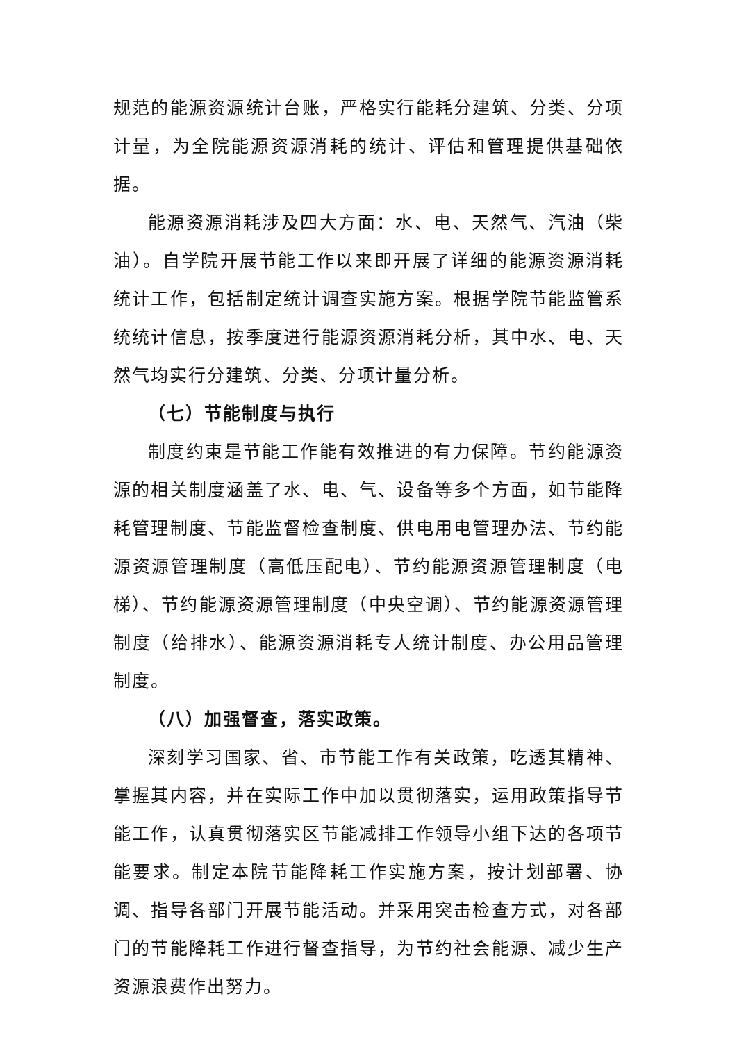规范的能源资源统计台账，严格实行能耗分建筑、分类、分项计量，为全院能源资源消耗的统计、评估和管理提供基础依据。
能源资源消耗涉及四大方面：水、电、天然气、汽油（柴油）。自学院开展节能工作以来即开展了详细的能源资源消耗统计工作，包括制定统计调查实施方案。根据学院节能监管系统统计信息，按季度进行能源资源消耗分析，其中水、电、天然气均实行分建筑、分类、分项计量分析。
（七）节能制度与执行
制度约束是节能工作能有效推进的有力保障。节约能源资源的相关制度涵盖了水、电、气、设备等多个方面，如节能降耗管理制度、节能监督检查制度、供电用电管理办法、节约能源资源管理制度（高低压配电）、节约能源资源管理制度（电梯）、节约能源资源管理制度（中央空调）、节约能源资源管理制度（给排水）、能源资源消耗专人统计制度、办公用品管理制度。
（八）加强督查，落实政策。
深刻学习国家、省、市节能工作有关政策，吃透其精神、掌握其内容，并在实际工作中加以贯彻落实，运用政策指导节能工作，认真贯彻落实区节能减排工作领导小组下达的各项节能要求。制定本院节能降耗工作实施方案，按计划部署、协调、指导各部门开展节能活动。并采用突击检查方式，对各部门的节能降耗工作进行督查指导，为节约社会能源、减少生产资源浪费作出努力。